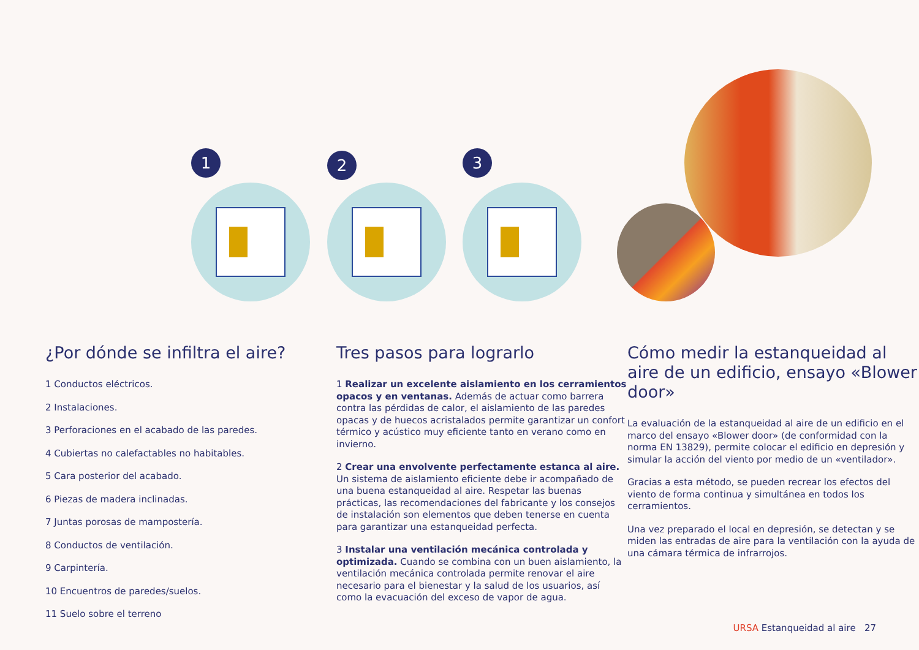1 2 3
¿Por dónde se infiltra el aire?
1 Conductos eléctricos.
2 Instalaciones.
3 Perforaciones en el acabado de las paredes.
4 Cubiertas no calefactables no habitables.
5 Cara posterior del acabado.
6 Piezas de madera inclinadas.
7 Juntas porosas de mampostería.
8 Conductos de ventilación.
9 Carpintería.
10 Encuentros de paredes/suelos.
11 Suelo sobre el terreno
Tres pasos para lograrlo
1 Realizar un excelente aislamiento en los cerramientos opacos y en ventanas. Además de actuar como barrera contra las pérdidas de calor, el aislamiento de las paredes opacas y de huecos acristalados permite garantizar un confort térmico y acústico muy eficiente tanto en verano como en invierno.
2 Crear una envolvente perfectamente estanca al aire. Un sistema de aislamiento eficiente debe ir acompañado de una buena estanqueidad al aire. Respetar las buenas prácticas, las recomendaciones del fabricante y los consejos de instalación son elementos que deben tenerse en cuenta para garantizar una estanqueidad perfecta.
3 Instalar una ventilación mecánica controlada y optimizada. Cuando se combina con un buen aislamiento, la ventilación mecánica controlada permite renovar el aire necesario para el bienestar y la salud de los usuarios, así como la evacuación del exceso de vapor de agua.
Cómo medir la estanqueidad al aire de un edificio, ensayo «Blower door»
La evaluación de la estanqueidad al aire de un edificio en el marco del ensayo «Blower door» (de conformidad con la norma EN 13829), permite colocar el edificio en depresión y simular la acción del viento por medio de un «ventilador».
Gracias a esta método, se pueden recrear los efectos del viento de forma continua y simultánea en todos los cerramientos.
Una vez preparado el local en depresión, se detectan y se miden las entradas de aire para la ventilación con la ayuda de una cámara térmica de infrarrojos.
URSA Estanqueidad al aire 27